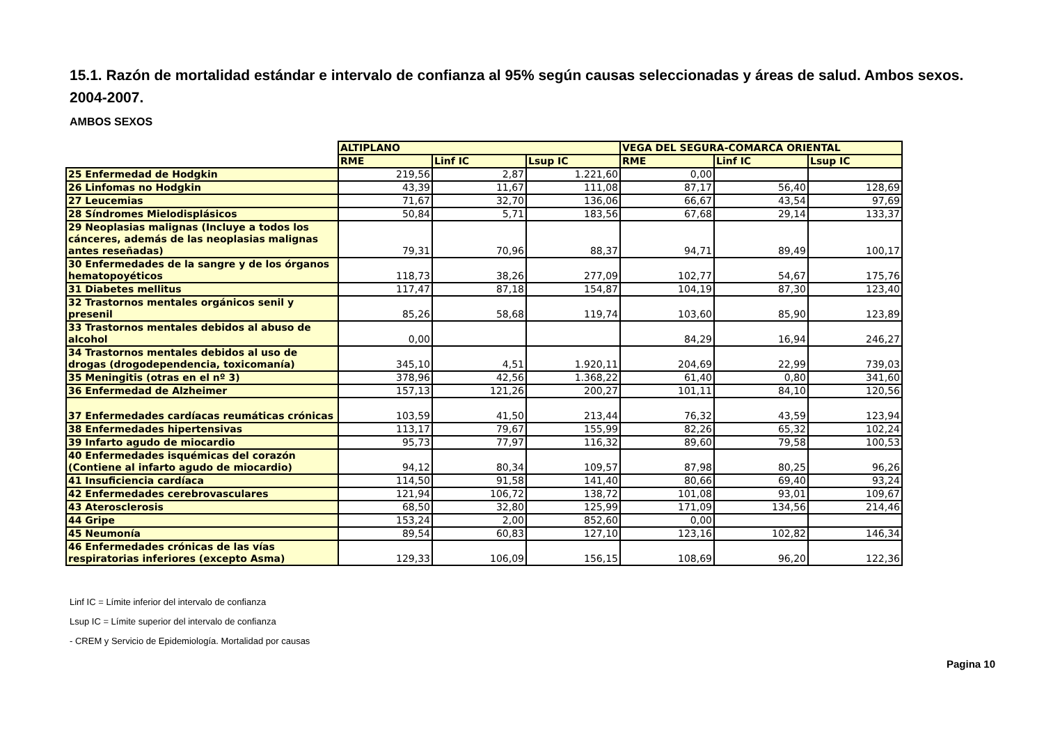15.1. Razón de mortalidad estándar e intervalo de confianza al 95% según causas seleccionadas y áreas de salud. Ambos sexos. 2004-2007.
AMBOS SEXOS
| | ALTIPLANO | | | VEGA DEL SEGURA-COMARCA ORIENTAL | | |
| | RME | Linf IC | Lsup IC | RME | Linf IC | Lsup IC |
| 25 Enfermedad de Hodgkin | 219,56 | 2,87 | 1.221,60 | 0,00 | | |
| 26 Linfomas no Hodgkin | 43,39 | 11,67 | 111,08 | 87,17 | 56,40 | 128,69 |
| 27 Leucemias | 71,67 | 32,70 | 136,06 | 66,67 | 43,54 | 97,69 |
| 28 Síndromes Mielodisplásicos | 50,84 | 5,71 | 183,56 | 67,68 | 29,14 | 133,37 |
| 29 Neoplasias malignas (Incluye a todos los cánceres, además de las neoplasias malignas antes reseñadas) | 79,31 | 70,96 | 88,37 | 94,71 | 89,49 | 100,17 |
| 30 Enfermedades de la sangre y de los órganos hematopoyéticos | 118,73 | 38,26 | 277,09 | 102,77 | 54,67 | 175,76 |
| 31 Diabetes mellitus | 117,47 | 87,18 | 154,87 | 104,19 | 87,30 | 123,40 |
| 32 Trastornos mentales orgánicos senil y presenil | 85,26 | 58,68 | 119,74 | 103,60 | 85,90 | 123,89 |
| 33 Trastornos mentales debidos al abuso de alcohol | 0,00 | | | 84,29 | 16,94 | 246,27 |
| 34 Trastornos mentales debidos al uso de drogas (drogodependencia, toxicomanía) | 345,10 | 4,51 | 1.920,11 | 204,69 | 22,99 | 739,03 |
| 35 Meningitis (otras en el nº 3) | 378,96 | 42,56 | 1.368,22 | 61,40 | 0,80 | 341,60 |
| 36 Enfermedad de Alzheimer | 157,13 | 121,26 | 200,27 | 101,11 | 84,10 | 120,56 |
| 37 Enfermedades cardíacas reumáticas crónicas | 103,59 | 41,50 | 213,44 | 76,32 | 43,59 | 123,94 |
| 38 Enfermedades hipertensivas | 113,17 | 79,67 | 155,99 | 82,26 | 65,32 | 102,24 |
| 39 Infarto agudo de miocardio | 95,73 | 77,97 | 116,32 | 89,60 | 79,58 | 100,53 |
| 40 Enfermedades isquémicas del corazón (Contiene al infarto agudo de miocardio) | 94,12 | 80,34 | 109,57 | 87,98 | 80,25 | 96,26 |
| 41 Insuficiencia cardíaca | 114,50 | 91,58 | 141,40 | 80,66 | 69,40 | 93,24 |
| 42 Enfermedades cerebrovasculares | 121,94 | 106,72 | 138,72 | 101,08 | 93,01 | 109,67 |
| 43 Aterosclerosis | 68,50 | 32,80 | 125,99 | 171,09 | 134,56 | 214,46 |
| 44 Gripe | 153,24 | 2,00 | 852,60 | 0,00 | | |
| 45 Neumonía | 89,54 | 60,83 | 127,10 | 123,16 | 102,82 | 146,34 |
| 46 Enfermedades crónicas de las vías respiratorias inferiores (excepto Asma) | 129,33 | 106,09 | 156,15 | 108,69 | 96,20 | 122,36 |
Linf IC = Límite inferior del intervalo de confianza
Lsup IC = Límite superior del intervalo de confianza
- CREM y Servicio de Epidemiología. Mortalidad por causas
Pagina 10